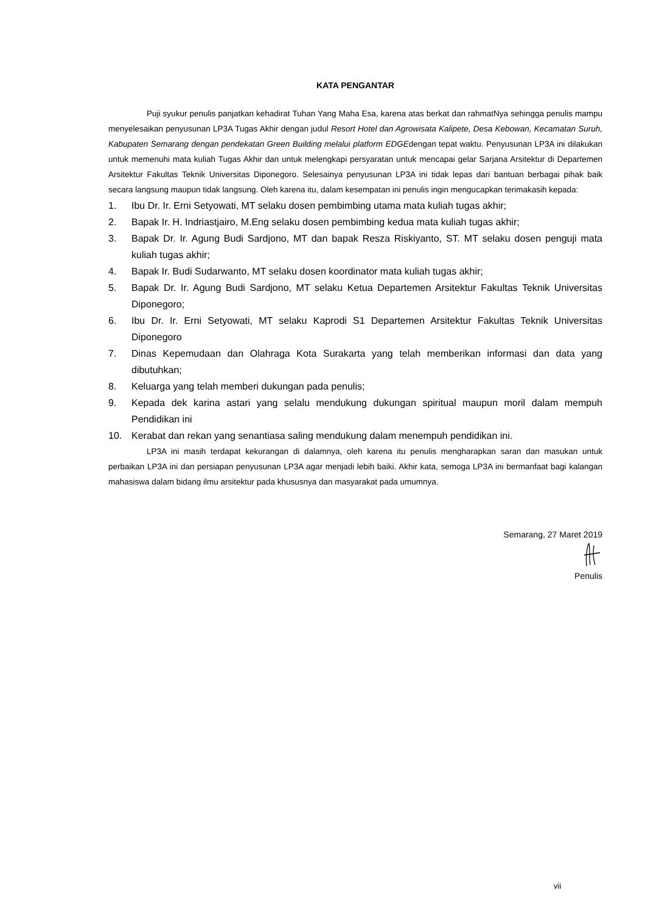KATA PENGANTAR
Puji syukur penulis panjatkan kehadirat Tuhan Yang Maha Esa, karena atas berkat dan rahmatNya sehingga penulis mampu menyelesaikan penyusunan LP3A Tugas Akhir dengan judul Resort Hotel dan Agrowisata Kalipete, Desa Kebowan, Kecamatan Suruh, Kabupaten Semarang dengan pendekatan Green Building melalui platform EDGEdengan tepat waktu. Penyusunan LP3A ini dilakukan untuk memenuhi mata kuliah Tugas Akhir dan untuk melengkapi persyaratan untuk mencapai gelar Sarjana Arsitektur di Departemen Arsitektur Fakultas Teknik Universitas Diponegoro. Selesainya penyusunan LP3A ini tidak lepas dari bantuan berbagai pihak baik secara langsung maupun tidak langsung. Oleh karena itu, dalam kesempatan ini penulis ingin mengucapkan terimakasih kepada:
1. Ibu Dr. Ir. Erni Setyowati, MT selaku dosen pembimbing utama mata kuliah tugas akhir;
2. Bapak Ir. H. Indriastjairo, M.Eng selaku dosen pembimbing kedua mata kuliah tugas akhir;
3. Bapak Dr. Ir. Agung Budi Sardjono, MT dan bapak Resza Riskiyanto, ST. MT selaku dosen penguji mata kuliah tugas akhir;
4. Bapak Ir. Budi Sudarwanto, MT selaku dosen koordinator mata kuliah tugas akhir;
5. Bapak Dr. Ir. Agung Budi Sardjono, MT selaku Ketua Departemen Arsitektur Fakultas Teknik Universitas Diponegoro;
6. Ibu Dr. Ir. Erni Setyowati, MT selaku Kaprodi S1 Departemen Arsitektur Fakultas Teknik Universitas Diponegoro
7. Dinas Kepemudaan dan Olahraga Kota Surakarta yang telah memberikan informasi dan data yang dibutuhkan;
8. Keluarga yang telah memberi dukungan pada penulis;
9. Kepada dek karina astari yang selalu mendukung dukungan spiritual maupun moril dalam mempuh Pendidikan ini
10. Kerabat dan rekan yang senantiasa saling mendukung dalam menempuh pendidikan ini.
LP3A ini masih terdapat kekurangan di dalamnya, oleh karena itu penulis mengharapkan saran dan masukan untuk perbaikan LP3A ini dan persiapan penyusunan LP3A agar menjadi lebih baiki. Akhir kata, semoga LP3A ini bermanfaat bagi kalangan mahasiswa dalam bidang ilmu arsitektur pada khususnya dan masyarakat pada umumnya.
Semarang, 27 Maret 2019
Penulis
vii